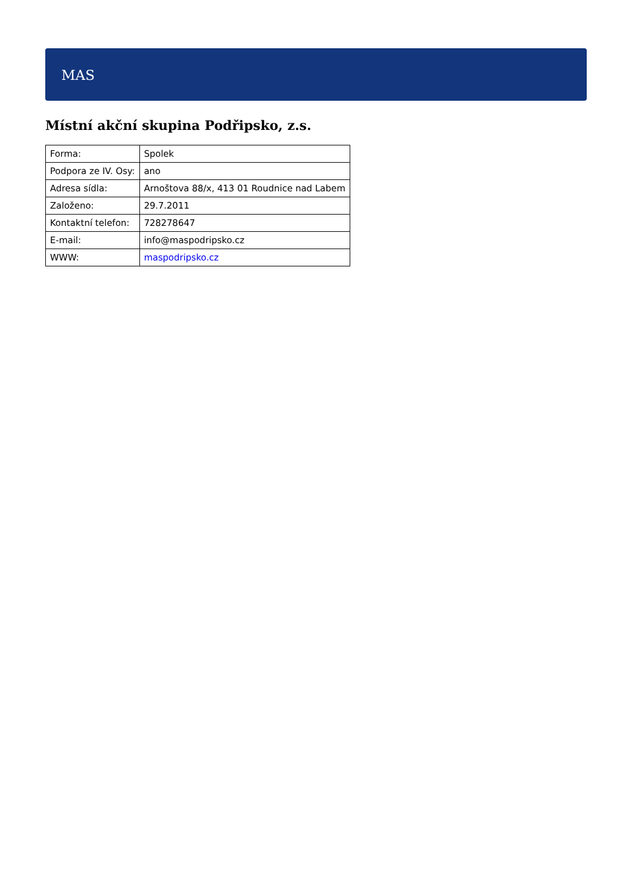MAS
Místní akční skupina Podřipsko, z.s.
| Forma: | Spolek |
| Podpora ze IV. Osy: | ano |
| Adresa sídla: | Arnoštova 88/x, 413 01 Roudnice nad Labem |
| Založeno: | 29.7.2011 |
| Kontaktní telefon: | 728278647 |
| E-mail: | info@maspodripsko.cz |
| WWW: | maspodripsko.cz |